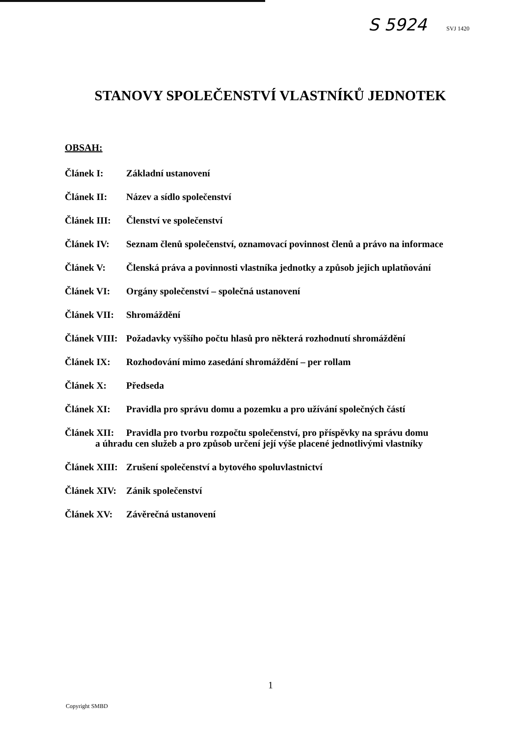S 5924 SVJ 1420
STANOVY SPOLEČENSTVÍ VLASTNÍKŮ JEDNOTEK
OBSAH:
Článek I: Základní ustanovení
Článek II: Název a sídlo společenství
Článek III: Členství ve společenství
Článek IV: Seznam členů společenství, oznamovací povinnost členů a právo na informace
Článek V: Členská práva a povinnosti vlastníka jednotky a způsob jejich uplatňování
Článek VI: Orgány společenství – společná ustanovení
Článek VII: Shromáždění
Článek VIII: Požadavky vyššího počtu hlasů pro některá rozhodnutí shromáždění
Článek IX: Rozhodování mimo zasedání shromáždění – per rollam
Článek X: Předseda
Článek XI: Pravidla pro správu domu a pozemku a pro užívání společných částí
Článek XII: Pravidla pro tvorbu rozpočtu společenství, pro příspěvky na správu domu
a úhradu cen služeb a pro způsob určení její výše placené jednotlivými vlastníky
Článek XIII: Zrušení společenství a bytového spoluvlastnictví
Článek XIV: Zánik společenství
Článek XV: Závěrečná ustanovení
1
Copyright SMBD